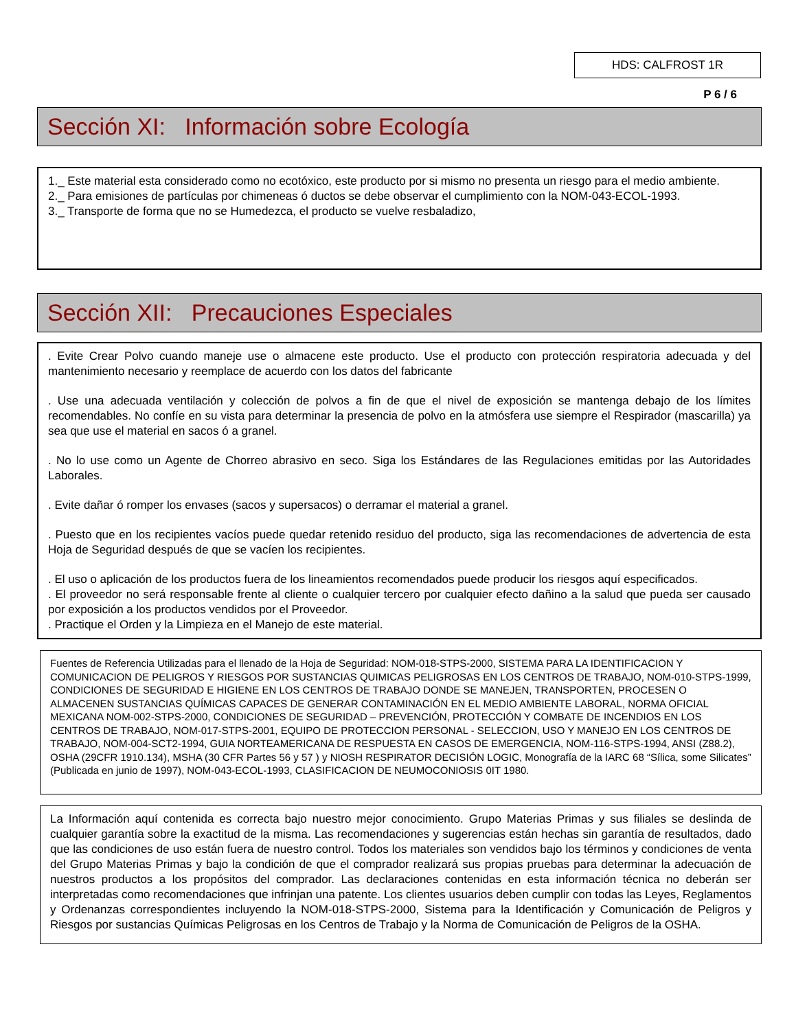HDS: CALFROST 1R
P 6 / 6
Sección XI: Información sobre Ecología
1._ Este material esta considerado como no ecotóxico, este producto por si mismo no presenta un riesgo para el medio ambiente.
2._ Para emisiones de partículas por chimeneas ó ductos se debe observar el cumplimiento con la NOM-043-ECOL-1993.
3._ Transporte de forma que no se Humedezca, el producto se vuelve resbaladizo,
Sección XII: Precauciones Especiales
. Evite Crear Polvo cuando maneje use o almacene este producto. Use el producto con protección respiratoria adecuada y del mantenimiento necesario y reemplace de acuerdo con los datos del fabricante
. Use una adecuada ventilación y colección de polvos a fin de que el nivel de exposición se mantenga debajo de los límites recomendables. No confíe en su vista para determinar la presencia de polvo en la atmósfera use siempre el Respirador (mascarilla) ya sea que use el material en sacos ó a granel.
. No lo use como un Agente de Chorreo abrasivo en seco. Siga los Estándares de las Regulaciones emitidas por las Autoridades Laborales.
. Evite dañar ó romper los envases (sacos y supersacos) o derramar el material a granel.
. Puesto que en los recipientes vacíos puede quedar retenido residuo del producto, siga las recomendaciones de advertencia de esta Hoja de Seguridad después de que se vacíen los recipientes.
. El uso o aplicación de los productos fuera de los lineamientos recomendados puede producir los riesgos aquí especificados.
. El proveedor no será responsable frente al cliente o cualquier tercero por cualquier efecto dañino a la salud que pueda ser causado por exposición a los productos vendidos por el Proveedor.
. Practique el Orden y la Limpieza en el Manejo de este material.
Fuentes de Referencia Utilizadas para el llenado de la Hoja de Seguridad: NOM-018-STPS-2000, SISTEMA PARA LA IDENTIFICACION Y COMUNICACION DE PELIGROS Y RIESGOS POR SUSTANCIAS QUIMICAS PELIGROSAS EN LOS CENTROS DE TRABAJO, NOM-010-STPS-1999, CONDICIONES DE SEGURIDAD E HIGIENE EN LOS CENTROS DE TRABAJO DONDE SE MANEJEN, TRANSPORTEN, PROCESEN O ALMACENEN SUSTANCIAS QUÍMICAS CAPACES DE GENERAR CONTAMINACIÓN EN EL MEDIO AMBIENTE LABORAL, NORMA OFICIAL MEXICANA NOM-002-STPS-2000, CONDICIONES DE SEGURIDAD – PREVENCIÓN, PROTECCIÓN Y COMBATE DE INCENDIOS EN LOS CENTROS DE TRABAJO, NOM-017-STPS-2001, EQUIPO DE PROTECCION PERSONAL - SELECCION, USO Y MANEJO EN LOS CENTROS DE TRABAJO, NOM-004-SCT2-1994, GUIA NORTEAMERICANA DE RESPUESTA EN CASOS DE EMERGENCIA, NOM-116-STPS-1994, ANSI (Z88.2), OSHA (29CFR 1910.134), MSHA (30 CFR Partes 56 y 57 ) y NIOSH RESPIRATOR DECISIÓN LOGIC, Monografía de la IARC 68 “Sílica, some Silicates” (Publicada en junio de 1997), NOM-043-ECOL-1993, CLASIFICACION DE NEUMOCONIOSIS 0IT 1980.
La Información aquí contenida es correcta bajo nuestro mejor conocimiento. Grupo Materias Primas y sus filiales se deslinda de cualquier garantía sobre la exactitud de la misma. Las recomendaciones y sugerencias están hechas sin garantía de resultados, dado que las condiciones de uso están fuera de nuestro control. Todos los materiales son vendidos bajo los términos y condiciones de venta del Grupo Materias Primas y bajo la condición de que el comprador realizará sus propias pruebas para determinar la adecuación de nuestros productos a los propósitos del comprador. Las declaraciones contenidas en esta información técnica no deberán ser interpretadas como recomendaciones que infrinjan una patente. Los clientes usuarios deben cumplir con todas las Leyes, Reglamentos y Ordenanzas correspondientes incluyendo la NOM-018-STPS-2000, Sistema para la Identificación y Comunicación de Peligros y Riesgos por sustancias Químicas Peligrosas en los Centros de Trabajo y la Norma de Comunicación de Peligros de la OSHA.